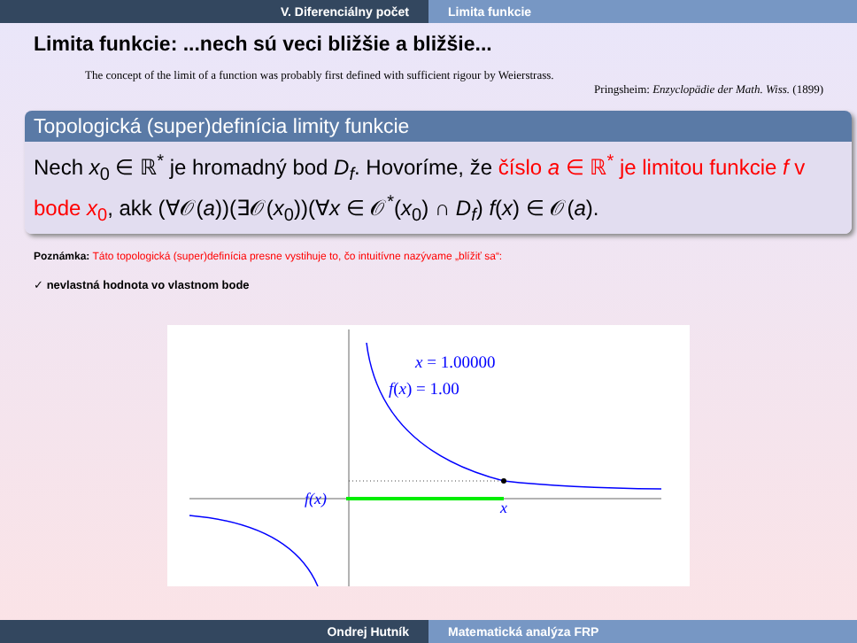V. Diferenciálny počet Limita funkcie
Limita funkcie: ...nech sú veci bližšie a bližšie...
The concept of the limit of a function was probably first defined with sufficient rigour by Weierstrass.
Pringsheim: Enzyclopädie der Math. Wiss. (1899)
Topologická (super)definícia limity funkcie
Nech x<sub>0</sub> ∈ ℝ<sup>*</sup> je hromadný bod D<sub>f</sub>. Hovoríme, že číslo a ∈ ℝ<sup>*</sup> je limitou funkcie f v bode x<sub>0</sub>, akk (∀𝒪(a))(∃𝒪(x<sub>0</sub>))(∀x ∈ 𝒪<sup>*</sup>(x<sub>0</sub>) ∩ D<sub>f</sub>) f(x) ∈ 𝒪(a).
Poznámka: Táto topologická (super)definícia presne vystihuje to, čo intuitívne nazývame „blížiť sa“:
✓ nevlastná hodnota vo vlastnom bode
x = 1.00000
f(x) = 1.00
f(x)
x
Ondrej Hutník Matematická analýza FRP